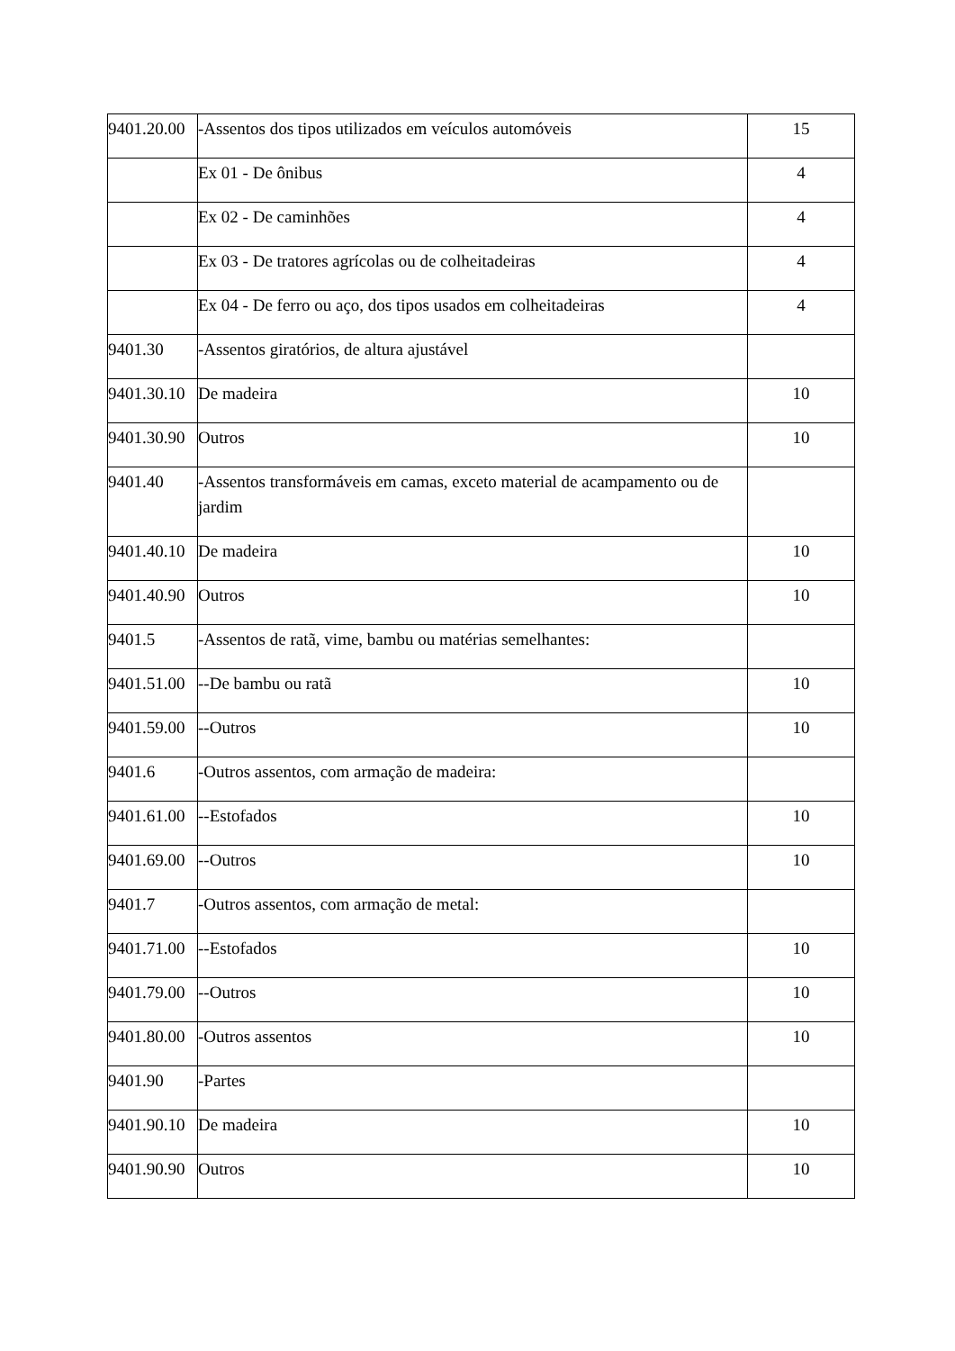| 9401.20.00 | -Assentos dos tipos utilizados em veículos automóveis | 15 |
| | Ex 01 - De ônibus | 4 |
| | Ex 02 - De caminhões | 4 |
| | Ex 03 - De tratores agrícolas ou de colheitadeiras | 4 |
| | Ex 04 - De ferro ou aço, dos tipos usados em colheitadeiras | 4 |
| 9401.30 | -Assentos giratórios, de altura ajustável | |
| 9401.30.10 | De madeira | 10 |
| 9401.30.90 | Outros | 10 |
| 9401.40 | -Assentos transformáveis em camas, exceto material de acampamento ou de jardim | |
| 9401.40.10 | De madeira | 10 |
| 9401.40.90 | Outros | 10 |
| 9401.5 | -Assentos de ratã, vime, bambu ou matérias semelhantes: | |
| 9401.51.00 | --De bambu ou ratã | 10 |
| 9401.59.00 | --Outros | 10 |
| 9401.6 | -Outros assentos, com armação de madeira: | |
| 9401.61.00 | --Estofados | 10 |
| 9401.69.00 | --Outros | 10 |
| 9401.7 | -Outros assentos, com armação de metal: | |
| 9401.71.00 | --Estofados | 10 |
| 9401.79.00 | --Outros | 10 |
| 9401.80.00 | -Outros assentos | 10 |
| 9401.90 | -Partes | |
| 9401.90.10 | De madeira | 10 |
| 9401.90.90 | Outros | 10 |